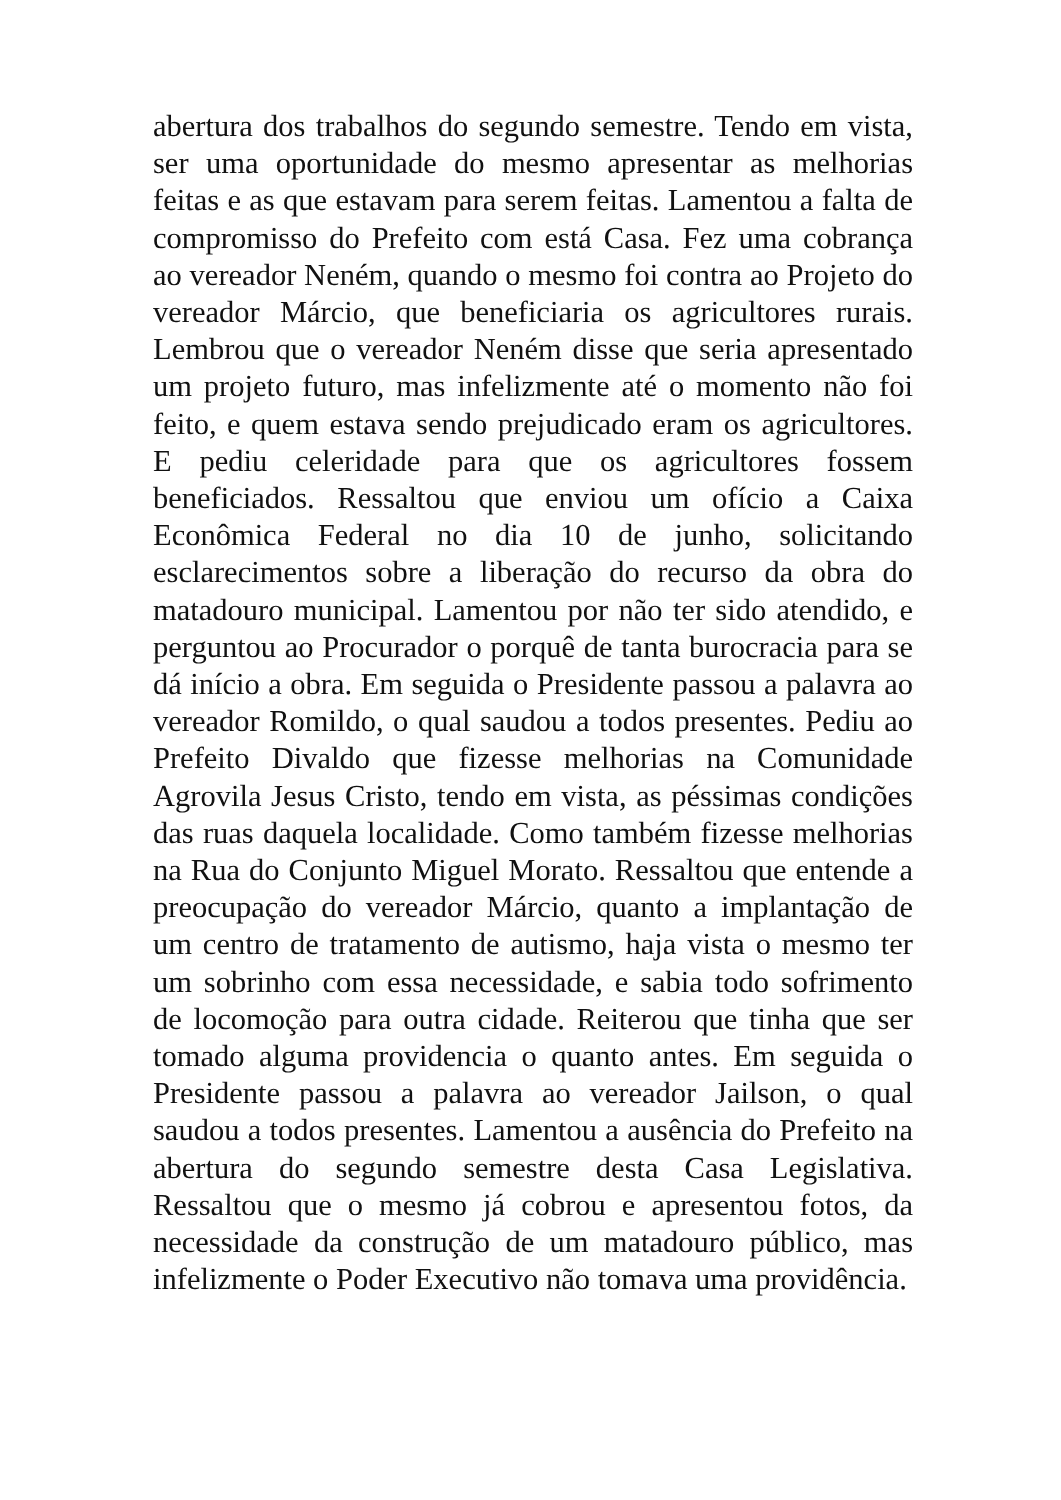abertura dos trabalhos do segundo semestre. Tendo em vista, ser uma oportunidade do mesmo apresentar as melhorias feitas e as que estavam para serem feitas. Lamentou a falta de compromisso do Prefeito com está Casa. Fez uma cobrança ao vereador Neném, quando o mesmo foi contra ao Projeto do vereador Márcio, que beneficiaria os agricultores rurais. Lembrou que o vereador Neném disse que seria apresentado um projeto futuro, mas infelizmente até o momento não foi feito, e quem estava sendo prejudicado eram os agricultores. E pediu celeridade para que os agricultores fossem beneficiados. Ressaltou que enviou um ofício a Caixa Econômica Federal no dia 10 de junho, solicitando esclarecimentos sobre a liberação do recurso da obra do matadouro municipal. Lamentou por não ter sido atendido, e perguntou ao Procurador o porquê de tanta burocracia para se dá início a obra. Em seguida o Presidente passou a palavra ao vereador Romildo, o qual saudou a todos presentes. Pediu ao Prefeito Divaldo que fizesse melhorias na Comunidade Agrovila Jesus Cristo, tendo em vista, as péssimas condições das ruas daquela localidade. Como também fizesse melhorias na Rua do Conjunto Miguel Morato. Ressaltou que entende a preocupação do vereador Márcio, quanto a implantação de um centro de tratamento de autismo, haja vista o mesmo ter um sobrinho com essa necessidade, e sabia todo sofrimento de locomoção para outra cidade. Reiterou que tinha que ser tomado alguma providencia o quanto antes. Em seguida o Presidente passou a palavra ao vereador Jailson, o qual saudou a todos presentes. Lamentou a ausência do Prefeito na abertura do segundo semestre desta Casa Legislativa. Ressaltou que o mesmo já cobrou e apresentou fotos, da necessidade da construção de um matadouro público, mas infelizmente o Poder Executivo não tomava uma providência.